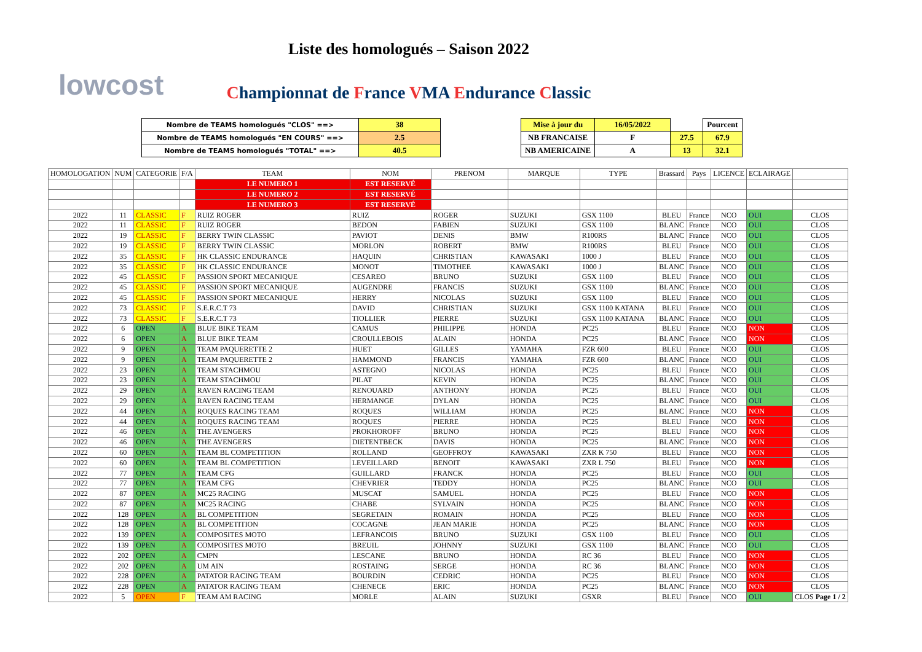lowcost
Liste des homologués – Saison 2022
Championnat de France VMA Endurance Classic
| Nombre de TEAMS homologués "CLOS" ==> | 38 |
| Nombre de TEAMS homologués "EN COURS" ==> | 2.5 |
| Nombre de TEAMS homologués "TOTAL" ==> | 40.5 |
| Mise à jour du | 16/05/2022 | | Pourcent |
| NB FRANCAISE | F | 27.5 | 67.9 |
| NB AMERICAINE | A | 13 | 32.1 |
| HOMOLOGATION | NUM | CATEGORIE | F/A | TEAM | NOM | PRENOM | MARQUE | TYPE | Brassard | Pays | LICENCE | ECLAIRAGE | |
| --- | --- | --- | --- | --- | --- | --- | --- | --- | --- | --- | --- | --- | --- |
| | | | | LE NUMERO 1 | EST RESERVÉ | | | | | | | | |
| | | | | LE NUMERO 2 | EST RESERVÉ | | | | | | | | |
| | | | | LE NUMERO 3 | EST RESERVÉ | | | | | | | | |
| 2022 | 11 | CLASSIC | F | RUIZ ROGER | RUIZ | ROGER | SUZUKI | GSX 1100 | BLEU | France | NCO | OUI | CLOS |
| 2022 | 11 | CLASSIC | F | RUIZ ROGER | BEDON | FABIEN | SUZUKI | GSX 1100 | BLANC | France | NCO | OUI | CLOS |
| 2022 | 19 | CLASSIC | F | BERRY TWIN CLASSIC | PAVIOT | DENIS | BMW | R100RS | BLANC | France | NCO | OUI | CLOS |
| 2022 | 19 | CLASSIC | F | BERRY TWIN CLASSIC | MORLON | ROBERT | BMW | R100RS | BLEU | France | NCO | OUI | CLOS |
| 2022 | 35 | CLASSIC | F | HK CLASSIC ENDURANCE | HAQUIN | CHRISTIAN | KAWASAKI | 1000 J | BLEU | France | NCO | OUI | CLOS |
| 2022 | 35 | CLASSIC | F | HK CLASSIC ENDURANCE | MONOT | TIMOTHEE | KAWASAKI | 1000 J | BLANC | France | NCO | OUI | CLOS |
| 2022 | 45 | CLASSIC | F | PASSION SPORT MECANIQUE | CESAREO | BRUNO | SUZUKI | GSX 1100 | BLEU | France | NCO | OUI | CLOS |
| 2022 | 45 | CLASSIC | F | PASSION SPORT MECANIQUE | AUGENDRE | FRANCIS | SUZUKI | GSX 1100 | BLANC | France | NCO | OUI | CLOS |
| 2022 | 45 | CLASSIC | F | PASSION SPORT MECANIQUE | HERRY | NICOLAS | SUZUKI | GSX 1100 | BLEU | France | NCO | OUI | CLOS |
| 2022 | 73 | CLASSIC | F | S.E.R.C.T 73 | DAVID | CHRISTIAN | SUZUKI | GSX 1100 KATANA | BLEU | France | NCO | OUI | CLOS |
| 2022 | 73 | CLASSIC | F | S.E.R.C.T 73 | TIOLLIER | PIERRE | SUZUKI | GSX 1100 KATANA | BLANC | France | NCO | OUI | CLOS |
| 2022 | 6 | OPEN | A | BLUE BIKE TEAM | CAMUS | PHILIPPE | HONDA | PC25 | BLEU | France | NCO | NON | CLOS |
| 2022 | 6 | OPEN | A | BLUE BIKE TEAM | CROULLEBOIS | ALAIN | HONDA | PC25 | BLANC | France | NCO | NON | CLOS |
| 2022 | 9 | OPEN | A | TEAM PAQUERETTE 2 | HUET | GILLES | YAMAHA | FZR 600 | BLEU | France | NCO | OUI | CLOS |
| 2022 | 9 | OPEN | A | TEAM PAQUERETTE 2 | HAMMOND | FRANCIS | YAMAHA | FZR 600 | BLANC | France | NCO | OUI | CLOS |
| 2022 | 23 | OPEN | A | TEAM STACHMOU | ASTEGNO | NICOLAS | HONDA | PC25 | BLEU | France | NCO | OUI | CLOS |
| 2022 | 23 | OPEN | A | TEAM STACHMOU | PILAT | KEVIN | HONDA | PC25 | BLANC | France | NCO | OUI | CLOS |
| 2022 | 29 | OPEN | A | RAVEN RACING TEAM | RENOUARD | ANTHONY | HONDA | PC25 | BLEU | France | NCO | OUI | CLOS |
| 2022 | 29 | OPEN | A | RAVEN RACING TEAM | HERMANGE | DYLAN | HONDA | PC25 | BLANC | France | NCO | OUI | CLOS |
| 2022 | 44 | OPEN | A | ROQUES RACING TEAM | ROQUES | WILLIAM | HONDA | PC25 | BLANC | France | NCO | NON | CLOS |
| 2022 | 44 | OPEN | A | ROQUES RACING TEAM | ROQUES | PIERRE | HONDA | PC25 | BLEU | France | NCO | NON | CLOS |
| 2022 | 46 | OPEN | A | THE AVENGERS | PROKHOROFF | BRUNO | HONDA | PC25 | BLEU | France | NCO | NON | CLOS |
| 2022 | 46 | OPEN | A | THE AVENGERS | DIETENTBECK | DAVIS | HONDA | PC25 | BLANC | France | NCO | NON | CLOS |
| 2022 | 60 | OPEN | A | TEAM BL COMPETITION | ROLLAND | GEOFFROY | KAWASAKI | ZXR K 750 | BLEU | France | NCO | NON | CLOS |
| 2022 | 60 | OPEN | A | TEAM BL COMPETITION | LEVEILLARD | BENOIT | KAWASAKI | ZXR L 750 | BLEU | France | NCO | NON | CLOS |
| 2022 | 77 | OPEN | A | TEAM CFG | GUILLARD | FRANCK | HONDA | PC25 | BLEU | France | NCO | OUI | CLOS |
| 2022 | 77 | OPEN | A | TEAM CFG | CHEVRIER | TEDDY | HONDA | PC25 | BLANC | France | NCO | OUI | CLOS |
| 2022 | 87 | OPEN | A | MC25 RACING | MUSCAT | SAMUEL | HONDA | PC25 | BLEU | France | NCO | NON | CLOS |
| 2022 | 87 | OPEN | A | MC25 RACING | CHABE | SYLVAIN | HONDA | PC25 | BLANC | France | NCO | NON | CLOS |
| 2022 | 128 | OPEN | A | BL COMPETITION | SEGRETAIN | ROMAIN | HONDA | PC25 | BLEU | France | NCO | NON | CLOS |
| 2022 | 128 | OPEN | A | BL COMPETITION | COCAGNE | JEAN MARIE | HONDA | PC25 | BLANC | France | NCO | NON | CLOS |
| 2022 | 139 | OPEN | A | COMPOSITES MOTO | LEFRANCOIS | BRUNO | SUZUKI | GSX 1100 | BLEU | France | NCO | OUI | CLOS |
| 2022 | 139 | OPEN | A | COMPOSITES MOTO | BREUIL | JOHNNY | SUZUKI | GSX 1100 | BLANC | France | NCO | OUI | CLOS |
| 2022 | 202 | OPEN | A | CMPN | LESCANE | BRUNO | HONDA | RC 36 | BLEU | France | NCO | NON | CLOS |
| 2022 | 202 | OPEN | A | UM AIN | ROSTAING | SERGE | HONDA | RC 36 | BLANC | France | NCO | NON | CLOS |
| 2022 | 228 | OPEN | A | PATATOR RACING TEAM | BOURDIN | CEDRIC | HONDA | PC25 | BLEU | France | NCO | NON | CLOS |
| 2022 | 228 | OPEN | A | PATATOR RACING TEAM | CHENECE | ERIC | HONDA | PC25 | BLANC | France | NCO | NON | CLOS |
| 2022 | 5 | OPEN | F | TEAM AM RACING | MORLE | ALAIN | SUZUKI | GSXR | BLEU | France | NCO | OUI | CLOS Page 1 / 2 |